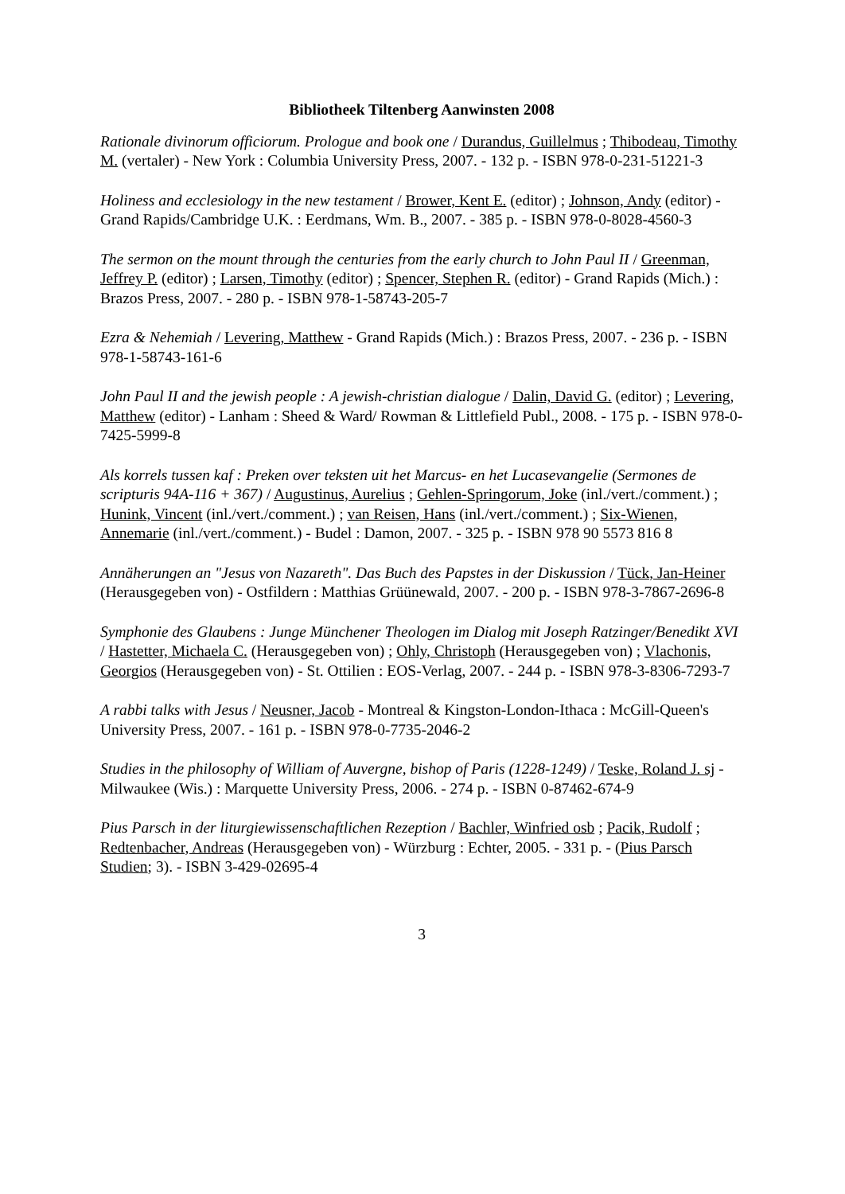Bibliotheek Tiltenberg Aanwinsten 2008
Rationale divinorum officiorum. Prologue and book one / Durandus, Guillelmus ; Thibodeau, Timothy M. (vertaler) - New York : Columbia University Press, 2007. - 132 p. - ISBN 978-0-231-51221-3
Holiness and ecclesiology in the new testament / Brower, Kent E. (editor) ; Johnson, Andy (editor) - Grand Rapids/Cambridge U.K. : Eerdmans, Wm. B., 2007. - 385 p. - ISBN 978-0-8028-4560-3
The sermon on the mount through the centuries from the early church to John Paul II / Greenman, Jeffrey P. (editor) ; Larsen, Timothy (editor) ; Spencer, Stephen R. (editor) - Grand Rapids (Mich.) : Brazos Press, 2007. - 280 p. - ISBN 978-1-58743-205-7
Ezra & Nehemiah / Levering, Matthew - Grand Rapids (Mich.) : Brazos Press, 2007. - 236 p. - ISBN 978-1-58743-161-6
John Paul II and the jewish people : A jewish-christian dialogue / Dalin, David G. (editor) ; Levering, Matthew (editor) - Lanham : Sheed & Ward/ Rowman & Littlefield Publ., 2008. - 175 p. - ISBN 978-0-7425-5999-8
Als korrels tussen kaf : Preken over teksten uit het Marcus- en het Lucasevangelie (Sermones de scripturis 94A-116 + 367) / Augustinus, Aurelius ; Gehlen-Springorum, Joke (inl./vert./comment.) ; Hunink, Vincent (inl./vert./comment.) ; van Reisen, Hans (inl./vert./comment.) ; Six-Wienen, Annemarie (inl./vert./comment.) - Budel : Damon, 2007. - 325 p. - ISBN 978 90 5573 816 8
Annäherungen an "Jesus von Nazareth". Das Buch des Papstes in der Diskussion / Tück, Jan-Heiner (Herausgegeben von) - Ostfildern : Matthias Grüünewald, 2007. - 200 p. - ISBN 978-3-7867-2696-8
Symphonie des Glaubens : Junge Münchener Theologen im Dialog mit Joseph Ratzinger/Benedikt XVI / Hastetter, Michaela C. (Herausgegeben von) ; Ohly, Christoph (Herausgegeben von) ; Vlachonis, Georgios (Herausgegeben von) - St. Ottilien : EOS-Verlag, 2007. - 244 p. - ISBN 978-3-8306-7293-7
A rabbi talks with Jesus / Neusner, Jacob - Montreal & Kingston-London-Ithaca : McGill-Queen's University Press, 2007. - 161 p. - ISBN 978-0-7735-2046-2
Studies in the philosophy of William of Auvergne, bishop of Paris (1228-1249) / Teske, Roland J. sj - Milwaukee (Wis.) : Marquette University Press, 2006. - 274 p. - ISBN 0-87462-674-9
Pius Parsch in der liturgiewissenschaftlichen Rezeption / Bachler, Winfried osb ; Pacik, Rudolf ; Redtenbacher, Andreas (Herausgegeben von) - Würzburg : Echter, 2005. - 331 p. - (Pius Parsch Studien; 3). - ISBN 3-429-02695-4
3